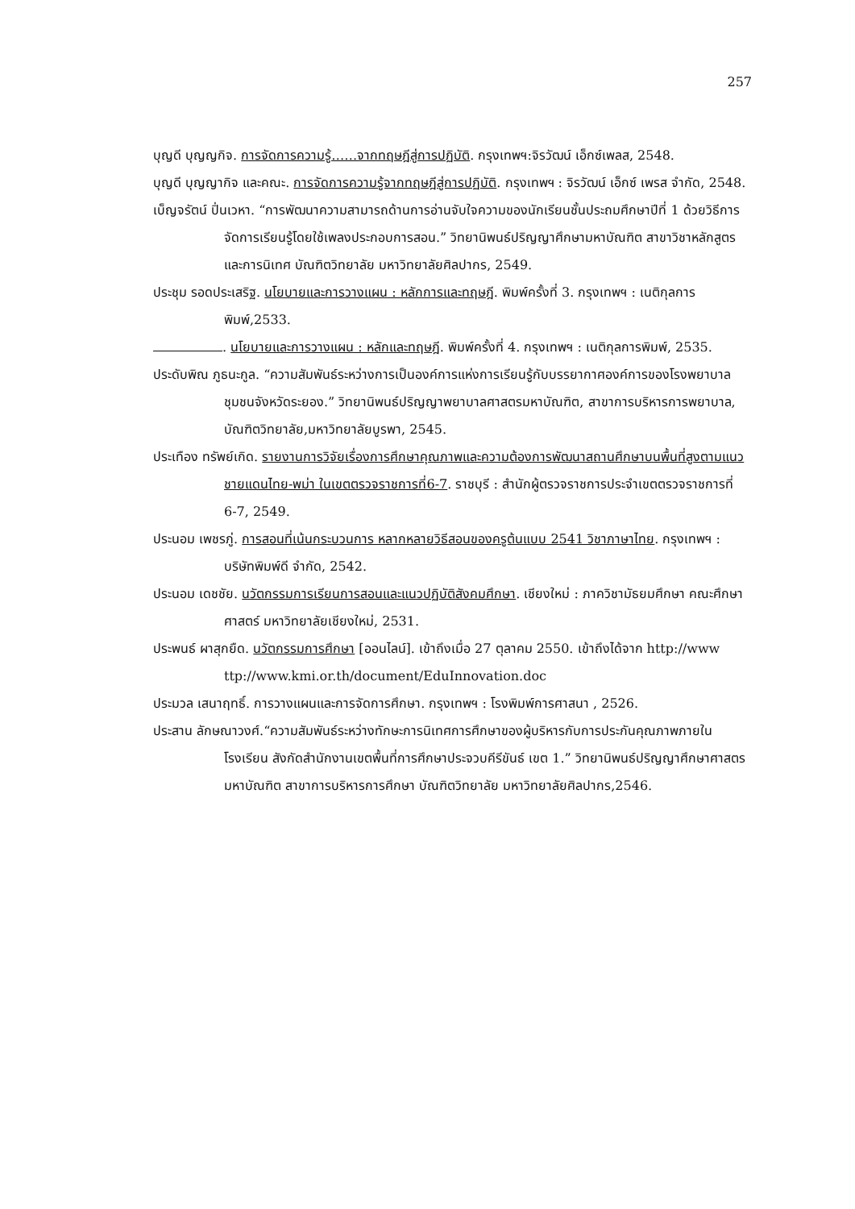257
บุญดี บุญญกิจ. การจัดการความรู้……จากทฤษฎีสู่การปฏิบัติ. กรุงเทพฯ:จิรวัฒน์ เอ็กซ์เพลส, 2548.
บุญดี บุญญากิจ และคณะ. การจัดการความรู้จากทฤษฎีสู่การปฏิบัติ. กรุงเทพฯ : จิรวัฒน์ เอ็กซ์ เพรส จำกัด, 2548.
เบ็ญจรัตน์ ปิ่นเวหา. “การพัฒนาความสามารถด้านการอ่านจับใจความของนักเรียนชั้นประถมศึกษาปีที่ 1 ด้วยวิธีการจัดการเรียนรู้โดยใช้เพลงประกอบการสอน.” วิทยานิพนธ์ปริญญาศึกษามหาบัณฑิต สาขาวิชาหลักสูตรและการนิเทศ บัณฑิตวิทยาลัย มหาวิทยาลัยศิลปากร, 2549.
ประชุม รอดประเสริฐ. นโยบายและการวางแผน : หลักการและทฤษฎี. พิมพ์ครั้งที่ 3. กรุงเทพฯ : เนติกุลการพิมพ์,2533.
. นโยบายและการวางแผน : หลักและทฤษฎี. พิมพ์ครั้งที่ 4. กรุงเทพฯ : เนติกุลการพิมพ์, 2535.
ประดับพิณ ภูธนะกูล. “ความสัมพันธ์ระหว่างการเป็นองค์การแห่งการเรียนรู้กับบรรยากาศองค์การของโรงพยาบาลชุมชนจังหวัดระยอง.” วิทยานิพนธ์ปริญญาพยาบาลศาสตรมหาบัณฑิต, สาขาการบริหารการพยาบาล, บัณฑิตวิทยาลัย,มหาวิทยาลัยบูรพา, 2545.
ประเทือง ทรัพย์เกิด. รายงานการวิจัยเรื่องการศึกษาคุณภาพและความต้องการพัฒนาสถานศึกษาบนพื้นที่สูงตามแนวชายแดนไทย-พม่า ในเขตตรวจราชการที่6-7. ราชบุรี : สำนักผู้ตรวจราชการประจำเขตตรวจราชการที่ 6-7, 2549.
ประนอม เพชรภู่. การสอนที่เน้นกระบวนการ หลากหลายวิธีสอนของครูต้นแบบ 2541 วิชาภาษาไทย. กรุงเทพฯ : บริษัทพิมพ์ดี จำกัด, 2542.
ประนอม เดชชัย. นวัตกรรมการเรียนการสอนและแนวปฏิบัติสังคมศึกษา. เชียงใหม่ : ภาควิชามัธยมศึกษา คณะศึกษาศาสตร์ มหาวิทยาลัยเชียงใหม่, 2531.
ประพนธ์ ผาสุกยืด. นวัตกรรมการศึกษา [ออนไลน์]. เข้าถึงเมื่อ 27 ตุลาคม 2550. เข้าถึงได้จาก http://www ttp://www.kmi.or.th/document/EduInnovation.doc
ประมวล เสนาฤทธิ์. การวางแผนและการจัดการศึกษา. กรุงเทพฯ : โรงพิมพ์การศาสนา , 2526.
ประสาน ลักษณาวงศ์.“ความสัมพันธ์ระหว่างทักษะการนิเทศการศึกษาของผู้บริหารกับการประกันคุณภาพภายในโรงเรียน สังกัดสำนักงานเขตพื้นที่การศึกษาประจวบคีรีขันธ์ เขต 1.” วิทยานิพนธ์ปริญญาศึกษาศาสตรมหาบัณฑิต สาขาการบริหารการศึกษา บัณฑิตวิทยาลัย มหาวิทยาลัยศิลปากร,2546.